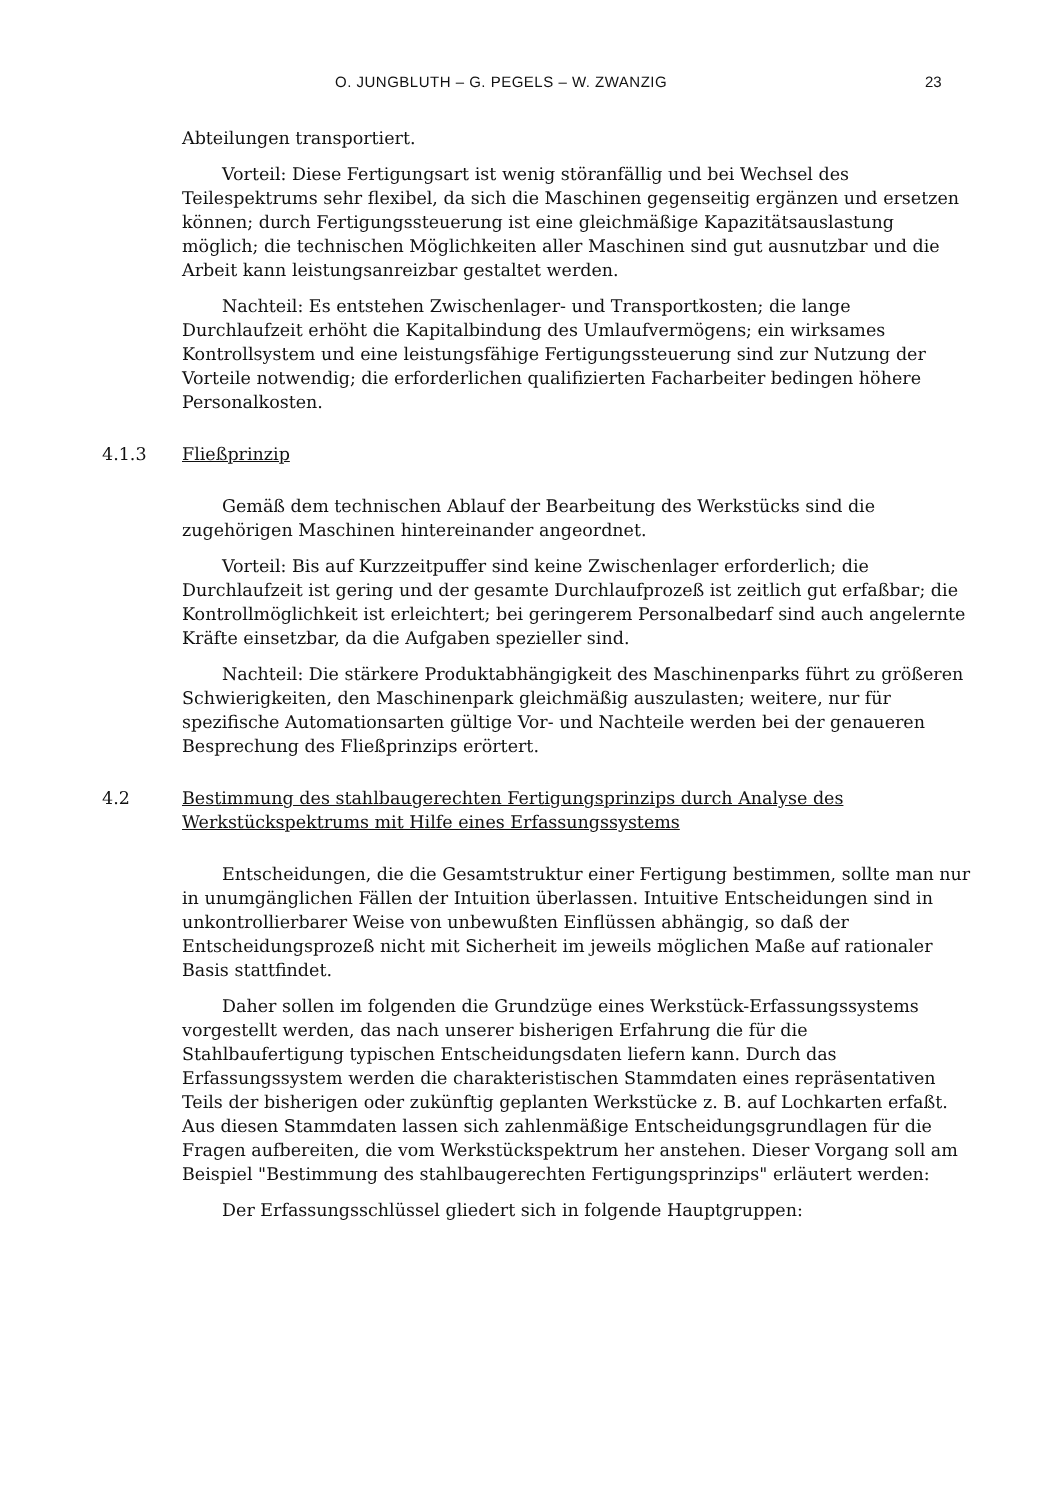O. JUNGBLUTH – G. PEGELS – W. ZWANZIG 23
Abteilungen transportiert.
Vorteil: Diese Fertigungsart ist wenig störanfällig und bei Wechsel des Teilespektrums sehr flexibel, da sich die Maschinen gegenseitig ergänzen und ersetzen können; durch Fertigungssteuerung ist eine gleichmäßige Kapazitätsauslastung möglich; die technischen Möglichkeiten aller Maschinen sind gut ausnutzbar und die Arbeit kann leistungsanreizbar gestaltet werden.
Nachteil: Es entstehen Zwischenlager- und Transportkosten; die lange Durchlaufzeit erhöht die Kapitalbindung des Umlaufvermögens; ein wirksames Kontrollsystem und eine leistungsfähige Fertigungssteuerung sind zur Nutzung der Vorteile notwendig; die erforderlichen qualifizierten Facharbeiter bedingen höhere Personalkosten.
4.1.3 Fließprinzip
Gemäß dem technischen Ablauf der Bearbeitung des Werkstücks sind die zugehörigen Maschinen hintereinander angeordnet.
Vorteil: Bis auf Kurzzeitpuffer sind keine Zwischenlager erforderlich; die Durchlaufzeit ist gering und der gesamte Durchlaufprozeß ist zeitlich gut erfaßbar; die Kontrollmöglichkeit ist erleichtert; bei geringerem Personalbedarf sind auch angelernte Kräfte einsetzbar, da die Aufgaben spezieller sind.
Nachteil: Die stärkere Produktabhängigkeit des Maschinenparks führt zu größeren Schwierigkeiten, den Maschinenpark gleichmäßig auszulasten; weitere, nur für spezifische Automationsarten gültige Vor- und Nachteile werden bei der genaueren Besprechung des Fließprinzips erörtert.
4.2 Bestimmung des stahlbaugerechten Fertigungsprinzips durch Analyse des Werkstückspektrums mit Hilfe eines Erfassungssystems
Entscheidungen, die die Gesamtstruktur einer Fertigung bestimmen, sollte man nur in unumgänglichen Fällen der Intuition überlassen. Intuitive Entscheidungen sind in unkontrollierbarer Weise von unbewußten Einflüssen abhängig, so daß der Entscheidungsprozeß nicht mit Sicherheit im jeweils möglichen Maße auf rationaler Basis stattfindet.
Daher sollen im folgenden die Grundzüge eines Werkstück-Erfassungssystems vorgestellt werden, das nach unserer bisherigen Erfahrung die für die Stahlbaufertigung typischen Entscheidungsdaten liefern kann. Durch das Erfassungssystem werden die charakteristischen Stammdaten eines repräsentativen Teils der bisherigen oder zukünftig geplanten Werkstücke z. B. auf Lochkarten erfaßt. Aus diesen Stammdaten lassen sich zahlenmäßige Entscheidungsgrundlagen für die Fragen aufbereiten, die vom Werkstückspektrum her anstehen. Dieser Vorgang soll am Beispiel "Bestimmung des stahlbaugerechten Fertigungsprinzips" erläutert werden:
Der Erfassungsschlüssel gliedert sich in folgende Hauptgruppen: